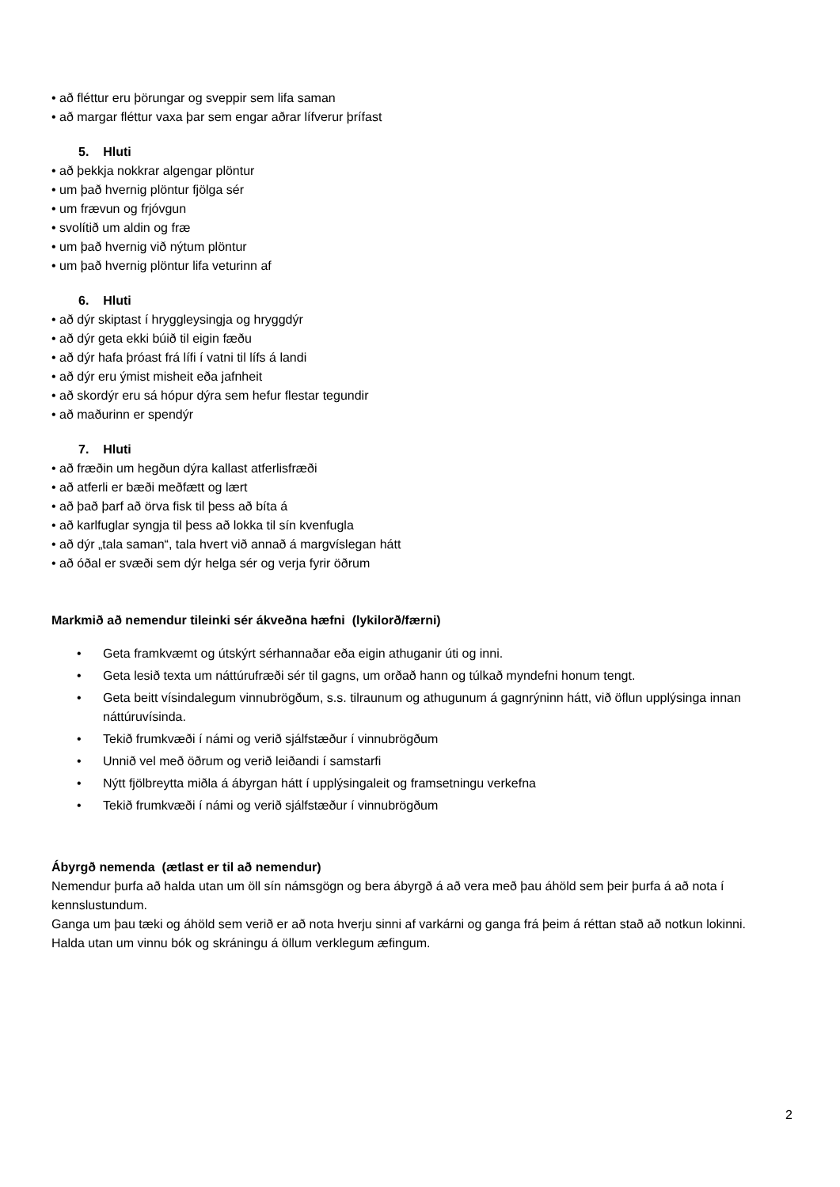• að fléttur eru þörungar og sveppir sem lifa saman
• að margar fléttur vaxa þar sem engar aðrar lífverur þrífast
5. Hluti
• að þekkja nokkrar algengar plöntur
• um það hvernig plöntur fjölga sér
• um frævun og frjóvgun
• svolítið um aldin og fræ
• um það hvernig við nýtum plöntur
• um það hvernig plöntur lifa veturinn af
6. Hluti
• að dýr skiptast í hryggleysingja og hryggdýr
• að dýr geta ekki búið til eigin fæðu
• að dýr hafa þróast frá lífi í vatni til lífs á landi
• að dýr eru ýmist misheit eða jafnheit
• að skordýr eru sá hópur dýra sem hefur flestar tegundir
• að maðurinn er spendýr
7. Hluti
• að fræðin um hegðun dýra kallast atferlisfræði
• að atferli er bæði meðfætt og lært
• að það þarf að örva fisk til þess að bíta á
• að karlfuglar syngja til þess að lokka til sín kvenfugla
• að dýr „tala saman“, tala hvert við annað á margvíslegan hátt
• að óðal er svæði sem dýr helga sér og verja fyrir öðrum
Markmið að nemendur tileinki sér ákveðna hæfni (lykilorð/færni)
• Geta framkvæmt og útskýrt sérhannaðar eða eigin athuganir úti og inni.
• Geta lesið texta um náttúrufræði sér til gagns, um orðað hann og túlkað myndefni honum tengt.
• Geta beitt vísindalegum vinnubrögðum, s.s. tilraunum og athugunum á gagnrýninn hátt, við öflun upplýsinga innan náttúruvísinda.
• Tekið frumkvæði í námi og verið sjálfstæður í vinnubrögðum
• Unnið vel með öðrum og verið leiðandi í samstarfi
• Nýtt fjölbreytta miðla á ábyrgan hátt í upplýsingaleit og framsetningu verkefna
• Tekið frumkvæði í námi og verið sjálfstæður í vinnubrögðum
Ábyrgð nemenda (ætlast er til að nemendur)
Nemendur þurfa að halda utan um öll sín námsgögn og bera ábyrgð á að vera með þau áhöld sem þeir þurfa á að nota í kennslustundum.
Ganga um þau tæki og áhöld sem verið er að nota hverju sinni af varkárni og ganga frá þeim á réttan stað að notkun lokinni.
Halda utan um vinnu bók og skráningu á öllum verklegum æfingum.
2